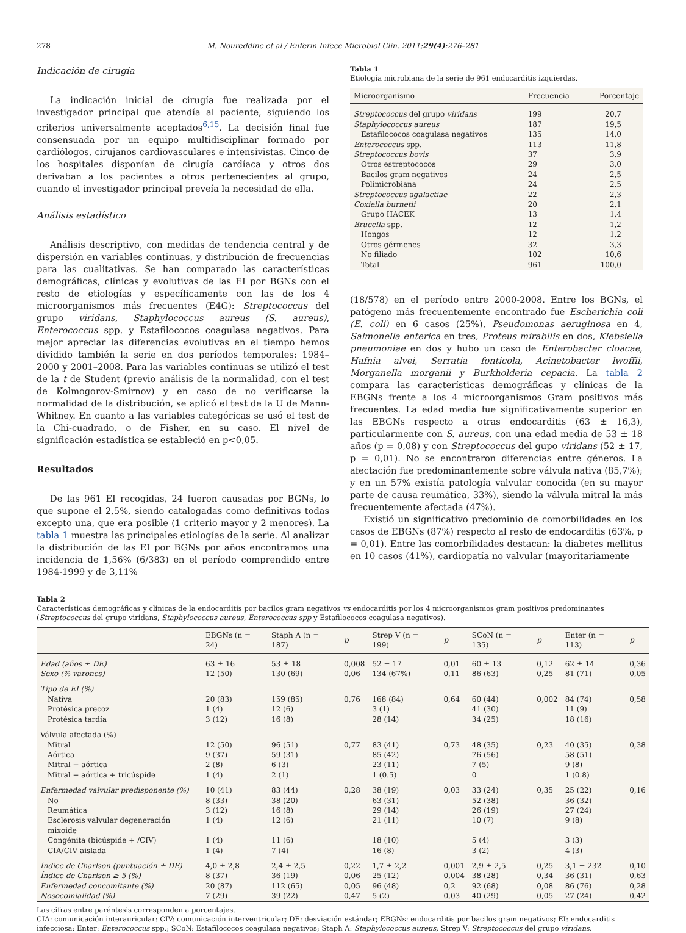278 M. Noureddine et al / Enferm Infecc Microbiol Clin. 2011;29(4):276–281
Indicación de cirugía
La indicación inicial de cirugía fue realizada por el investigador principal que atendía al paciente, siguiendo los criterios universalmente aceptados<sup>6,15</sup>. La decisión final fue consensuada por un equipo multidisciplinar formado por cardiólogos, cirujanos cardiovasculares e intensivistas. Cinco de los hospitales disponían de cirugía cardíaca y otros dos derivaban a los pacientes a otros pertenecientes al grupo, cuando el investigador principal preveía la necesidad de ella.
Análisis estadístico
Análisis descriptivo, con medidas de tendencia central y de dispersión en variables continuas, y distribución de frecuencias para las cualitativas. Se han comparado las características demográficas, clínicas y evolutivas de las EI por BGNs con el resto de etiologías y específicamente con las de los 4 microorganismos más frecuentes (E4G): Streptococcus del grupo viridans, Staphylococcus aureus (S. aureus), Enterococcus spp. y Estafilococos coagulasa negativos. Para mejor apreciar las diferencias evolutivas en el tiempo hemos dividido también la serie en dos períodos temporales: 1984–2000 y 2001–2008. Para las variables continuas se utilizó el test de la t de Student (previo análisis de la normalidad, con el test de Kolmogorov-Smirnov) y en caso de no verificarse la normalidad de la distribución, se aplicó el test de la U de Mann-Whitney. En cuanto a las variables categóricas se usó el test de la Chi-cuadrado, o de Fisher, en su caso. El nivel de significación estadística se estableció en p<0,05.
Resultados
De las 961 EI recogidas, 24 fueron causadas por BGNs, lo que supone el 2,5%, siendo catalogadas como definitivas todas excepto una, que era posible (1 criterio mayor y 2 menores). La tabla 1 muestra las principales etiologías de la serie. Al analizar la distribución de las EI por BGNs por años encontramos una incidencia de 1,56% (6/383) en el período comprendido entre 1984-1999 y de 3,11%
Tabla 1
Etiología microbiana de la serie de 961 endocarditis izquierdas.
| Microorganismo | Frecuencia | Porcentaje |
| --- | --- | --- |
| Streptococcus del grupo viridans | 199 | 20,7 |
| Staphylococcus aureus | 187 | 19,5 |
| Estafilococos coagulasa negativos | 135 | 14,0 |
| Enterococcus spp. | 113 | 11,8 |
| Streptococcus bovis | 37 | 3,9 |
| Otros estreptococos | 29 | 3,0 |
| Bacilos gram negativos | 24 | 2,5 |
| Polimicrobiana | 24 | 2,5 |
| Streptococcus agalactiae | 22 | 2,3 |
| Coxiella burnetii | 20 | 2,1 |
| Grupo HACEK | 13 | 1,4 |
| Brucella spp. | 12 | 1,2 |
| Hongos | 12 | 1,2 |
| Otros gérmenes | 32 | 3,3 |
| No filiado | 102 | 10,6 |
| Total | 961 | 100,0 |
(18/578) en el período entre 2000-2008. Entre los BGNs, el patógeno más frecuentemente encontrado fue Escherichia coli (E. coli) en 6 casos (25%), Pseudomonas aeruginosa en 4, Salmonella enterica en tres, Proteus mirabilis en dos, Klebsiella pneumoniae en dos y hubo un caso de Enterobacter cloacae, Hafnia alvei, Serratia fonticola, Acinetobacter lwoffii, Morganella morganii y Burkholderia cepacia. La tabla 2 compara las características demográficas y clínicas de la EBGNs frente a los 4 microorganismos Gram positivos más frecuentes. La edad media fue significativamente superior en las EBGNs respecto a otras endocarditis (63 ± 16,3), particularmente con S. aureus, con una edad media de 53 ± 18 años (p = 0,08) y con Streptococcus del gupo viridans (52 ± 17, p = 0,01). No se encontraron diferencias entre géneros. La afectación fue predominantemente sobre válvula nativa (85,7%); y en un 57% existía patología valvular conocida (en su mayor parte de causa reumática, 33%), siendo la válvula mitral la más frecuentemente afectada (47%).
Existió un significativo predominio de comorbilidades en los casos de EBGNs (87%) respecto al resto de endocarditis (63%, p = 0,01). Entre las comorbilidades destacan: la diabetes mellitus en 10 casos (41%), cardiopatía no valvular (mayoritariamente
Tabla 2
Características demográficas y clínicas de la endocarditis por bacilos gram negativos vs endocarditis por los 4 microorganismos gram positivos predominantes (Streptococcus del grupo viridans, Staphylococcus aureus, Enterococcus spp y Estafilococos coagulasa negativos).
| | EBGNs (n = 24) | Staph A (n = 187) | p | Strep V (n = 199) | p | SCoN (n = 135) | p | Enter (n = 113) | p |
| --- | --- | --- | --- | --- | --- | --- | --- | --- | --- |
| Edad (años ± DE) | 63 ± 16 | 53 ± 18 | 0,008 | 52 ± 17 | 0,01 | 60 ± 13 | 0,12 | 62 ± 14 | 0,36 |
| Sexo (% varones) | 12 (50) | 130 (69) | 0,06 | 134 (67%) | 0,11 | 86 (63) | 0,25 | 81 (71) | 0,05 |
| Tipo de EI (%) | | | | | | | | | |
| Nativa | 20 (83) | 159 (85) | 0,76 | 168 (84) | 0,64 | 60 (44) | 0,002 | 84 (74) | 0,58 |
| Protésica precoz | 1 (4) | 12 (6) | | 3 (1) | | 41 (30) | | 11 (9) | |
| Protésica tardía | 3 (12) | 16 (8) | | 28 (14) | | 34 (25) | | 18 (16) | |
| Válvula afectada (%) | | | | | | | | | |
| Mitral | 12 (50) | 96 (51) | 0,77 | 83 (41) | 0,73 | 48 (35) | 0,23 | 40 (35) | 0,38 |
| Aórtica | 9 (37) | 59 (31) | | 85 (42) | | 76 (56) | | 58 (51) | |
| Mitral + aórtica | 2 (8) | 6 (3) | | 23 (11) | | 7 (5) | | 9 (8) | |
| Mitral + aórtica + tricúspide | 1 (4) | 2 (1) | | 1 (0.5) | | 0 | | 1 (0.8) | |
| Enfermedad valvular predisponente (%) | 10 (41) | 83 (44) | 0,28 | 38 (19) | 0,03 | 33 (24) | 0,35 | 25 (22) | 0,16 |
| No | 8 (33) | 38 (20) | | 63 (31) | | 52 (38) | | 36 (32) | |
| Reumática | 3 (12) | 16 (8) | | 29 (14) | | 26 (19) | | 27 (24) | |
| Esclerosis valvular degeneración mixoide | 1 (4) | 12 (6) | | 21 (11) | | 10 (7) | | 9 (8) | |
| Congénita (bicúspide + /CIV) | 1 (4) | 11 (6) | | 18 (10) | | 5 (4) | | 3 (3) | |
| CIA/CIV aislada | 1 (4) | 7 (4) | | 16 (8) | | 3 (2) | | 4 (3) | |
| Índice de Charlson (puntuación ± DE) | 4,0 ± 2,8 | 2,4 ± 2,5 | 0,22 | 1,7 ± 2,2 | 0,001 | 2,9 ± 2,5 | 0,25 | 3,1 ± 232 | 0,10 |
| Índice de Charlson ≥ 5 (%) | 8 (37) | 36 (19) | 0,06 | 25 (12) | 0,004 | 38 (28) | 0,34 | 36 (31) | 0,63 |
| Enfermedad concomitante (%) | 20 (87) | 112 (65) | 0,05 | 96 (48) | 0,2 | 92 (68) | 0,08 | 86 (76) | 0,28 |
| Nosocomialidad (%) | 7 (29) | 39 (22) | 0,47 | 5 (2) | 0,03 | 40 (29) | 0,05 | 27 (24) | 0,42 |
Las cifras entre paréntesis corresponden a porcentajes.
CIA: comunicación interauricular: CIV: comunicación interventricular; DE: desviación estándar; EBGNs: endocarditis por bacilos gram negativos; EI: endocarditis infecciosa: Enter: Enterococcus spp.; SCoN: Estafilococos coagulasa negativos; Staph A: Staphylococcus aureus; Strep V: Streptococcus del grupo viridans.